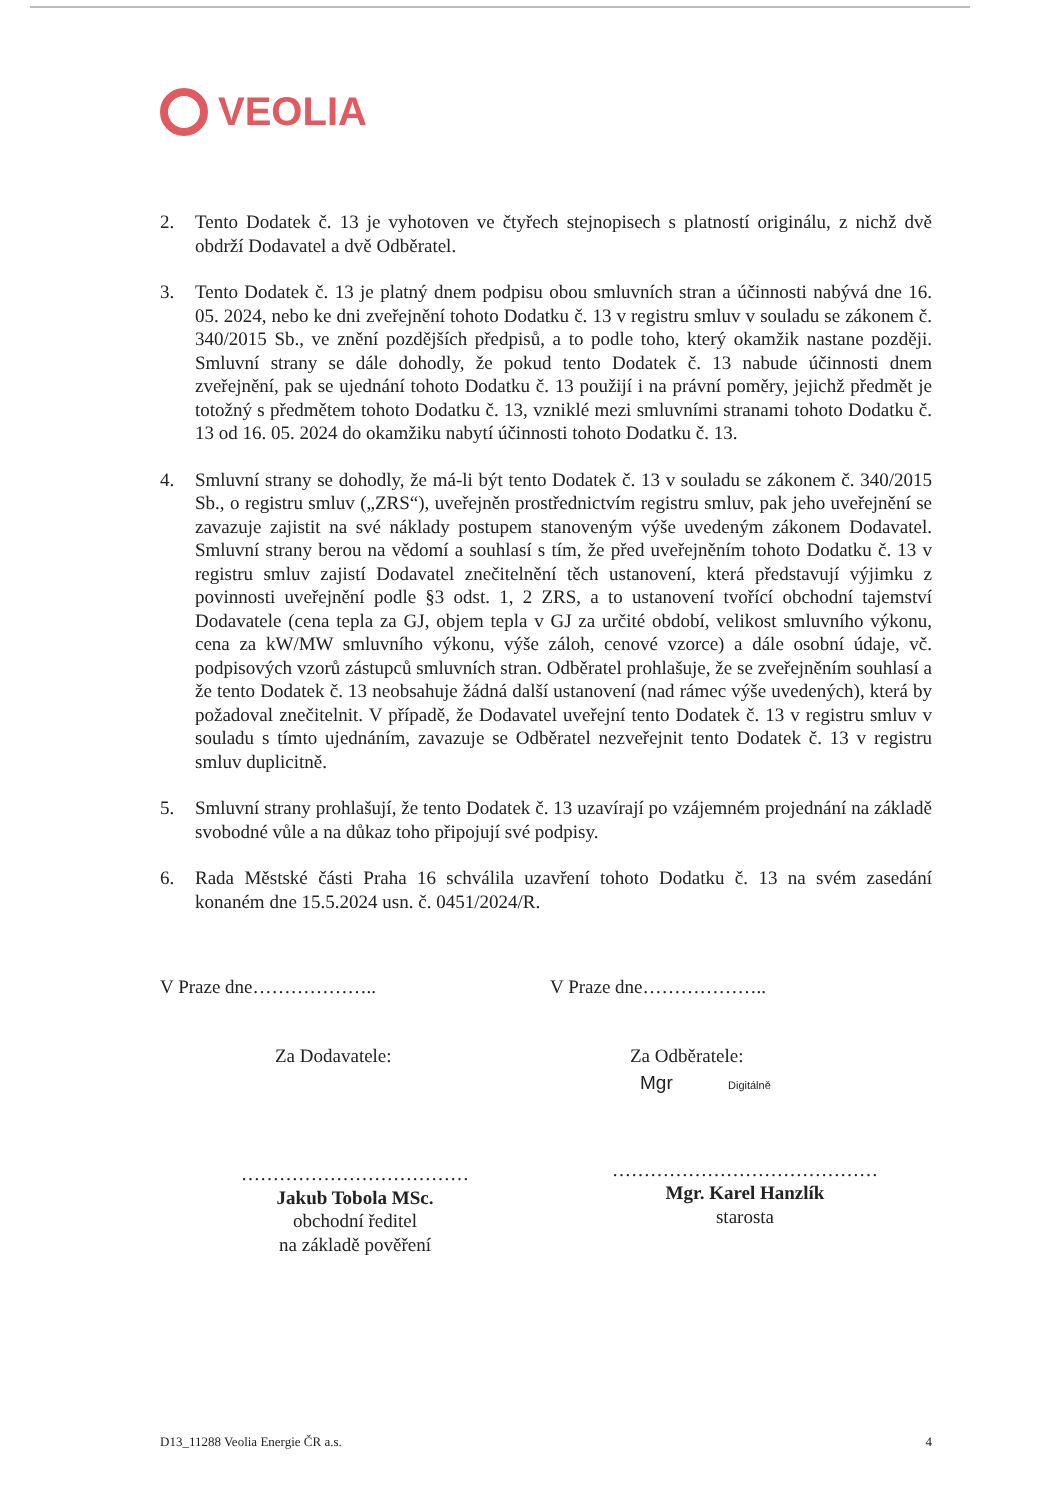VEOLIA
2. Tento Dodatek č. 13 je vyhotoven ve čtyřech stejnopisech s platností originálu, z nichž dvě obdrží Dodavatel a dvě Odběratel.
3. Tento Dodatek č. 13 je platný dnem podpisu obou smluvních stran a účinnosti nabývá dne 16. 05. 2024, nebo ke dni zveřejnění tohoto Dodatku č. 13 v registru smluv v souladu se zákonem č. 340/2015 Sb., ve znění pozdějších předpisů, a to podle toho, který okamžik nastane později. Smluvní strany se dále dohodly, že pokud tento Dodatek č. 13 nabude účinnosti dnem zveřejnění, pak se ujednání tohoto Dodatku č. 13 použijí i na právní poměry, jejichž předmět je totožný s předmětem tohoto Dodatku č. 13, vzniklé mezi smluvními stranami tohoto Dodatku č. 13 od 16. 05. 2024 do okamžiku nabytí účinnosti tohoto Dodatku č. 13.
4. Smluvní strany se dohodly, že má-li být tento Dodatek č. 13 v souladu se zákonem č. 340/2015 Sb., o registru smluv („ZRS“), uveřejněn prostřednictvím registru smluv, pak jeho uveřejnění se zavazuje zajistit na své náklady postupem stanoveným výše uvedeným zákonem Dodavatel. Smluvní strany berou na vědomí a souhlasí s tím, že před uveřejněním tohoto Dodatku č. 13 v registru smluv zajistí Dodavatel znečitelnění těch ustanovení, která představují výjimku z povinnosti uveřejnění podle §3 odst. 1, 2 ZRS, a to ustanovení tvořící obchodní tajemství Dodavatele (cena tepla za GJ, objem tepla v GJ za určité období, velikost smluvního výkonu, cena za kW/MW smluvního výkonu, výše záloh, cenové vzorce) a dále osobní údaje, vč. podpisových vzorů zástupců smluvních stran. Odběratel prohlašuje, že se zveřejněním souhlasí a že tento Dodatek č. 13 neobsahuje žádná další ustanovení (nad rámec výše uvedených), která by požadoval znečitelnit. V případě, že Dodavatel uveřejní tento Dodatek č. 13 v registru smluv v souladu s tímto ujednáním, zavazuje se Odběratel nezveřejnit tento Dodatek č. 13 v registru smluv duplicitně.
5. Smluvní strany prohlašují, že tento Dodatek č. 13 uzavírají po vzájemném projednání na základě svobodné vůle a na důkaz toho připojují své podpisy.
6. Rada Městské části Praha 16 schválila uzavření tohoto Dodatku č. 13 na svém zasedání konaném dne 15.5.2024 usn. č. 0451/2024/R.
V Praze dne………………..
Za Dodavatele:
………………………………
Jakub Tobola MSc.
obchodní ředitel
na základě pověření
V Praze dne………………..
Za Odběratele:
Mgr Digitálně
……………………………………
Mgr. Karel Hanzlík
starosta
D13_11288 Veolia Energie ČR a.s. 4